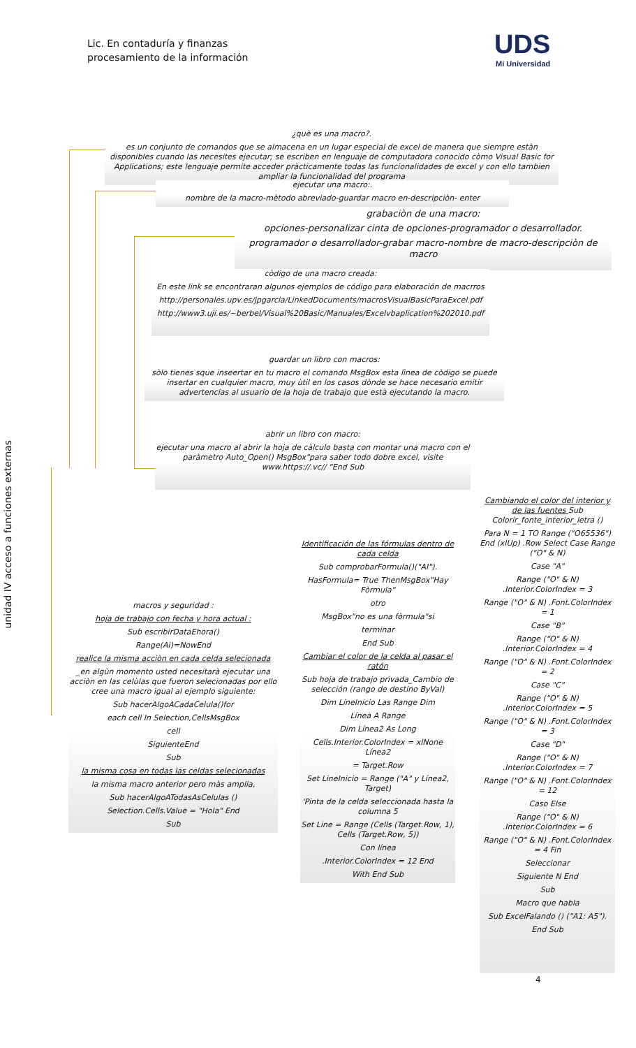Lic. En contaduría y finanzas
procesamiento de la información
UDS
Mi Universidad
unidad IV acceso a funciones externas
¿què es una macro?.
es un conjunto de comandos que se almacena en un lugar especial de excel de manera que siempre estàn disponibles cuando las necesites ejecutar; se escriben en lenguaje de computadora conocido còmo Visual Basic for Applications; este lenguaje permite acceder pràcticamente todas las funcionalidades de excel y con ello tambien ampliar la funcionalidad del programa
ejecutar una macro:.
nombre de la macro-mètodo abreviado-guardar macro en-descripciòn- enter
grabaciòn de una macro:
opciones-personalizar cinta de opciones-programador o desarrollador.
programador o desarrollador-grabar macro-nombre de macro-descripciòn de macro
còdigo de una macro creada:
En este link se encontraran algunos ejemplos de código para elaboración de macrros
http://personales.upv.es/jpgarcia/LinkedDocuments/macrosVisualBasicParaExcel.pdf
http://www3.uji.es/~berbel/Visual%20Basic/Manuales/Excelvbaplication%202010.pdf
guardar un libro con macros:
sòlo tienes sque inseertar en tu macro el comando MsgBox esta lìnea de còdigo se puede insertar en cualquier macro, muy ùtil en los casos dònde se hace necesario emitir advertencias al usuario de la hoja de trabajo que està ejecutando la macro.
abrir un libro con macro:
ejecutar una macro al abrir la hoja de càlculo basta con montar una macro con el paràmetro Auto_Open() MsgBox"para saber todo dobre excel, visite www.https://.vc// "End Sub
macros y seguridad :
hoja de trabajo con fecha y hora actual :
Sub escribirDataEhora()
Range(Ai)=NowEnd
realice la misma acciòn en cada celda selecionada
_en algùn momento usted necesitarà ejecutar una acciòn en las celùlas que fueron selecionadas por ello cree una macro igual al ejemplo siguiente:
Sub hacerAlgoACadaCelula()for
each cell In Selection,CellsMsgBox
cell
SiguienteEnd
Sub
la misma cosa en todas las celdas selecionadas
la misma macro anterior pero màs amplia,
Sub hacerAlgoATodasAsCelulas ()
Selection.Cells.Value = "Hola" End
Sub
Identificación de las fórmulas dentro de cada celda
Sub comprobarFormula()("AI").
HasFormula= True ThenMsgBox"Hay Fòrmula"
otro
MsgBox"no es una fòrmula"si
terminar
End Sub
Cambiar el color de la celda al pasar el ratón
Sub hoja de trabajo privada_Cambio de selección (rango de destino ByVal)
Dim LineInicio Las Range Dim
Línea A Range
Dim Línea2 As Long
Cells.Interior.ColorIndex = xlNone Línea2
= Target.Row
Set LineInicio = Range ("A" y Línea2, Target)
'Pinta de la celda seleccionada hasta la columna 5
Set Line = Range (Cells (Target.Row, 1), Cells (Target.Row, 5))
Con línea
.Interior.ColorIndex = 12 End
With End Sub
Cambiando el color del interior y de las fuentes Sub Colorir_fonte_interior_letra ()
Para N = 1 TO Range ("O65536") End (xlUp) .Row Select Case Range ("O" & N)
Case "A"
Range ("O" & N) .Interior.ColorIndex = 3
Range ("O" & N) .Font.ColorIndex = 1
Case "B"
Range ("O" & N) .Interior.ColorIndex = 4
Range ("O" & N) .Font.ColorIndex = 2
Case "C"
Range ("O" & N) .Interior.ColorIndex = 5
Range ("O" & N) .Font.ColorIndex = 3
Case "D"
Range ("O" & N) .Interior.ColorIndex = 7
Range ("O" & N) .Font.ColorIndex = 12
Caso Else
Range ("O" & N) .Interior.ColorIndex = 6
Range ("O" & N) .Font.ColorIndex = 4 Fin
Seleccionar
Siguiente N End
Sub
Macro que habla
Sub ExcelFalando () ("A1: A5").
End Sub
4